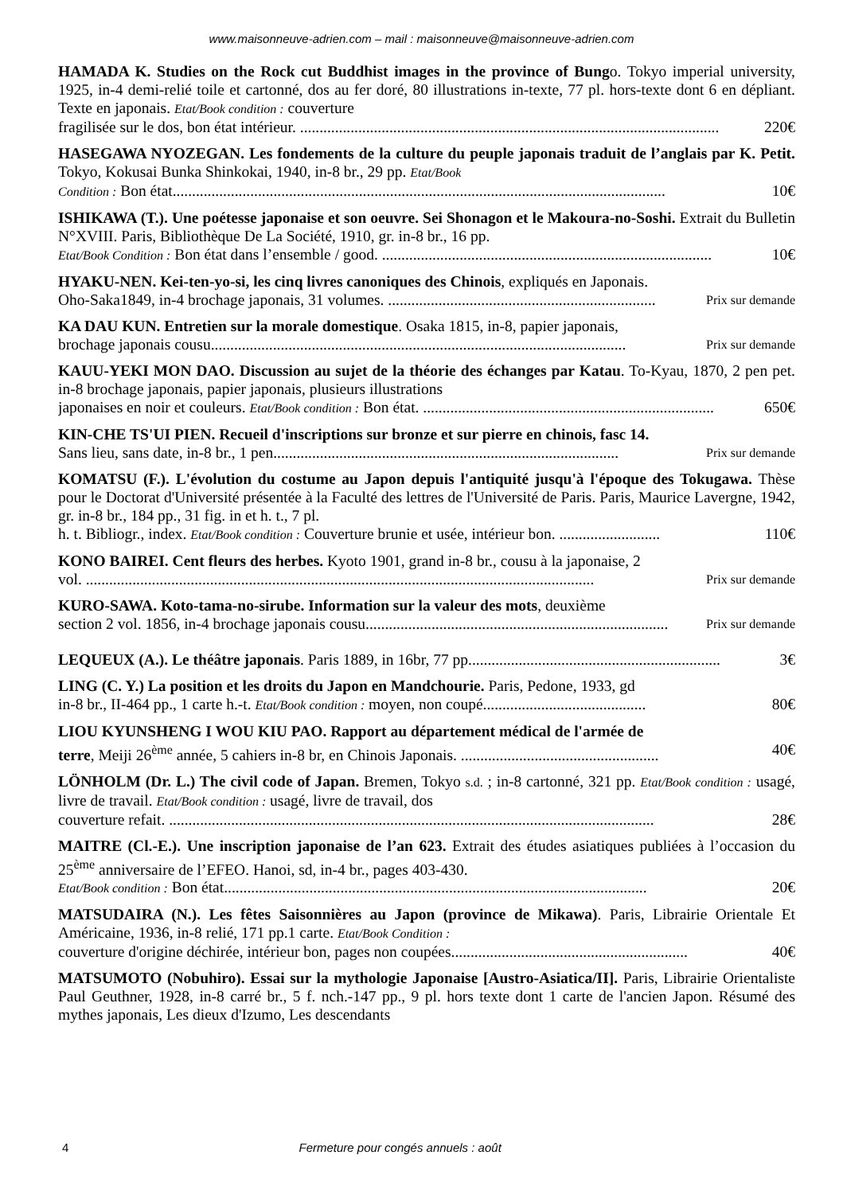www.maisonneuve-adrien.com – mail : maisonneuve@maisonneuve-adrien.com
HAMADA K. Studies on the Rock cut Buddhist images in the province of Bungo. Tokyo imperial university, 1925, in-4 demi-relié toile et cartonné, dos au fer doré, 80 illustrations in-texte, 77 pl. hors-texte dont 6 en dépliant. Texte en japonais. Etat/Book condition : couverture
fragilisée sur le dos, bon état intérieur. ............................................................................................................ 220€
HASEGAWA NYOZEGAN. Les fondements de la culture du peuple japonais traduit de l’anglais par K. Petit. Tokyo, Kokusai Bunka Shinkokai, 1940, in-8 br., 29 pp. Etat/Book
Condition : Bon état............................................................................................................................... 10€
ISHIKAWA (T.). Une poétesse japonaise et son oeuvre. Sei Shonagon et le Makoura-no-Soshi. Extrait du Bulletin N°XVIII. Paris, Bibliothèque De La Société, 1910, gr. in-8 br., 16 pp.
Etat/Book Condition : Bon état dans l’ensemble / good. ..................................................................................... 10€
HYAKU-NEN. Kei-ten-yo-si, les cinq livres canoniques des Chinois, expliqués en Japonais.
Oho-Saka1849, in-4 brochage japonais, 31 volumes. ..................................................................... Prix sur demande
KA DAU KUN. Entretien sur la morale domestique. Osaka 1815, in-8, papier japonais,
brochage japonais cousu........................................................................................................... Prix sur demande
KAUU-YEKI MON DAO. Discussion au sujet de la théorie des échanges par Katau. To-Kyau, 1870, 2 pen pet. in-8 brochage japonais, papier japonais, plusieurs illustrations
japonaises en noir et couleurs. Etat/Book condition : Bon état. ........................................................................... 650€
KIN-CHE TS'UI PIEN. Recueil d'inscriptions sur bronze et sur pierre en chinois, fasc 14.
Sans lieu, sans date, in-8 br., 1 pen......................................................................................... Prix sur demande
KOMATSU (F.). L'évolution du costume au Japon depuis l'antiquité jusqu'à l'époque des Tokugawa. Thèse pour le Doctorat d'Université présentée à la Faculté des lettres de l'Université de Paris. Paris, Maurice Lavergne, 1942, gr. in-8 br., 184 pp., 31 fig. in et h. t., 7 pl.
h. t. Bibliogr., index. Etat/Book condition : Couverture brunie et usée, intérieur bon. .......................... 110€
KONO BAIREI. Cent fleurs des herbes. Kyoto 1901, grand in-8 br., cousu à la japonaise, 2
vol. ................................................................................................................................... Prix sur demande
KURO-SAWA. Koto-tama-no-sirube. Information sur la valeur des mots, deuxième
section 2 vol. 1856, in-4 brochage japonais cousu.............................................................................. Prix sur demande
LEQUEUX (A.). Le théâtre japonais. Paris 1889, in 16br, 77 pp................................................................. 3€
LING (C. Y.) La position et les droits du Japon en Mandchourie. Paris, Pedone, 1933, gd
in-8 br., II-464 pp., 1 carte h.-t. Etat/Book condition : moyen, non coupé.......................................... 80€
LIOU KYUNSHENG I WOU KIU PAO. Rapport au département médical de l'armée de
terre, Meiji 26<sup>ème</sup> année, 5 cahiers in-8 br, en Chinois Japonais. ................................................... 40€
LÖNHOLM (Dr. L.) The civil code of Japan. Bremen, Tokyo s.d. ; in-8 cartonné, 321 pp. Etat/Book condition : usagé, livre de travail. Etat/Book condition : usagé, livre de travail, dos
couverture refait. ............................................................................................................................. 28€
MAITRE (Cl.-E.). Une inscription japonaise de l’an 623. Extrait des études asiatiques publiées à l’occasion du 25<sup>ème</sup> anniversaire de l’EFEO. Hanoi, sd, in-4 br., pages 403-430.
Etat/Book condition : Bon état............................................................................................................. 20€
MATSUDAIRA (N.). Les fêtes Saisonnières au Japon (province de Mikawa). Paris, Librairie Orientale Et Américaine, 1936, in-8 relié, 171 pp.1 carte. Etat/Book Condition :
couverture d'origine déchirée, intérieur bon, pages non coupées............................................................. 40€
MATSUMOTO (Nobuhiro). Essai sur la mythologie Japonaise [Austro-Asiatica/II]. Paris, Librairie Orientaliste Paul Geuthner, 1928, in-8 carré br., 5 f. nch.-147 pp., 9 pl. hors texte dont 1 carte de l'ancien Japon. Résumé des mythes japonais, Les dieux d'Izumo, Les descendants
4 Fermeture pour congés annuels : août